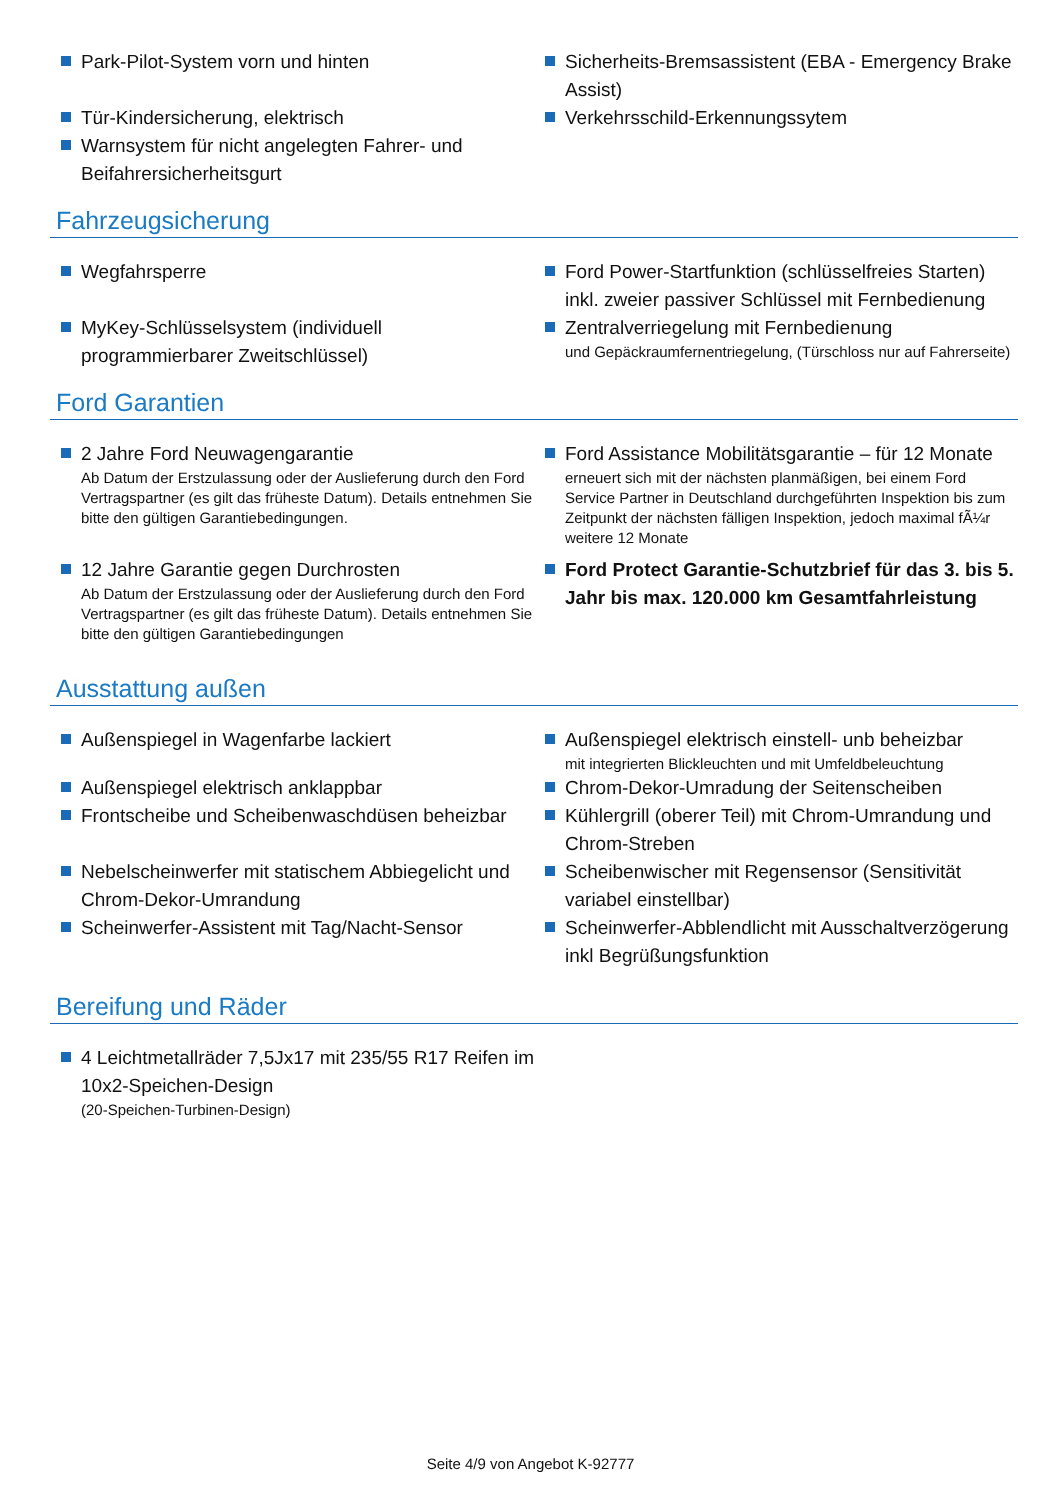Park-Pilot-System vorn und hinten Sicherheits-Bremsassistent (EBA - Emergency Brake Assist)
Tür-Kindersicherung, elektrisch Verkehrsschild-Erkennungssytem
Warnsystem für nicht angelegten Fahrer- und Beifahrersicherheitsgurt
Fahrzeugsicherung
Wegfahrsperre Ford Power-Startfunktion (schlüsselfreies Starten) inkl. zweier passiver Schlüssel mit Fernbedienung
MyKey-Schlüsselsystem (individuell programmierbarer Zweitschlüssel)
Zentralverriegelung mit Fernbedienung
und Gepäckraumfernentriegelung, (Türschloss nur auf Fahrerseite)
Ford Garantien
2 Jahre Ford Neuwagengarantie
Ab Datum der Erstzulassung oder der Auslieferung durch den Ford Vertragspartner (es gilt das früheste Datum). Details entnehmen Sie bitte den gültigen Garantiebedingungen.
Ford Assistance Mobilitätsgarantie – für 12 Monate
erneuert sich mit der nächsten planmäßigen, bei einem Ford Service Partner in Deutschland durchgeführten Inspektion bis zum Zeitpunkt der nächsten fälligen Inspektion, jedoch maximal fÃ¼r weitere 12 Monate
12 Jahre Garantie gegen Durchrosten
Ab Datum der Erstzulassung oder der Auslieferung durch den Ford Vertragspartner (es gilt das früheste Datum). Details entnehmen Sie bitte den gültigen Garantiebedingungen
Ford Protect Garantie-Schutzbrief für das 3. bis 5. Jahr bis max. 120.000 km Gesamtfahrleistung
Ausstattung außen
Außenspiegel in Wagenfarbe lackiert Außenspiegel elektrisch einstell- unb beheizbar
mit integrierten Blickleuchten und mit Umfeldbeleuchtung
Außenspiegel elektrisch anklappbar Chrom-Dekor-Umradung der Seitenscheiben
Frontscheibe und Scheibenwaschdüsen beheizbar
Kühlergrill (oberer Teil) mit Chrom-Umrandung und Chrom-Streben
Nebelscheinwerfer mit statischem Abbiegelicht und Chrom-Dekor-Umrandung
Scheibenwischer mit Regensensor (Sensitivität variabel einstellbar)
Scheinwerfer-Assistent mit Tag/Nacht-Sensor Scheinwerfer-Abblendlicht mit Ausschaltverzögerung inkl Begrüßungsfunktion
Bereifung und Räder
4 Leichtmetallräder 7,5Jx17 mit 235/55 R17 Reifen im 10x2-Speichen-Design
(20-Speichen-Turbinen-Design)
Seite 4/9 von Angebot K-92777